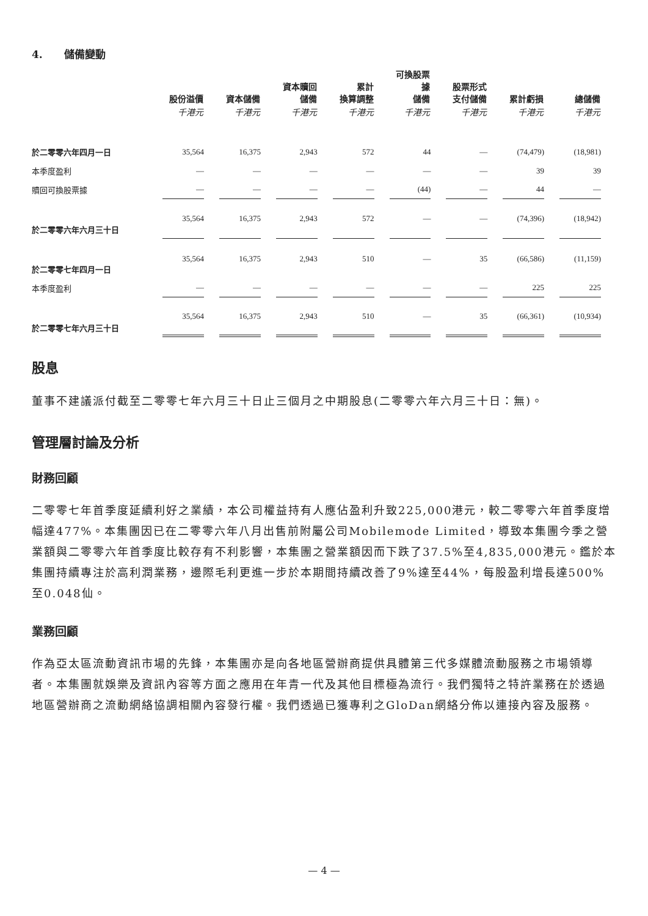4. 儲備變動
| | 股份溢價 | 資本儲備 | 資本贖回 儲備 | 累計 換算調整 | 可換股票據 儲備 | 股票形式 支付儲備 | 累計虧損 | 總儲備 |
| --- | --- | --- | --- | --- | --- | --- | --- | --- |
| | 千港元 | 千港元 | 千港元 | 千港元 | 千港元 | 千港元 | 千港元 | 千港元 |
| 於二零零六年四月一日 | 35,564 | 16,375 | 2,943 | 572 | 44 | — | (74,479) | (18,981) |
| 本季度盈利 | — | — | — | — | — | — | 39 | 39 |
| 贖回可換股票據 | — | — | — | — | (44) | — | 44 | — |
| 於二零零六年六月三十日 | 35,564 | 16,375 | 2,943 | 572 | — | — | (74,396) | (18,942) |
| 於二零零七年四月一日 | 35,564 | 16,375 | 2,943 | 510 | — | 35 | (66,586) | (11,159) |
| 本季度盈利 | — | — | — | — | — | — | 225 | 225 |
| 於二零零七年六月三十日 | 35,564 | 16,375 | 2,943 | 510 | — | 35 | (66,361) | (10,934) |
股息
董事不建議派付截至二零零七年六月三十日止三個月之中期股息(二零零六年六月三十日：無)。
管理層討論及分析
財務回顧
二零零七年首季度延續利好之業績，本公司權益持有人應佔盈利升致225,000港元，較二零零六年首季度增幅達477%。本集團因已在二零零六年八月出售前附屬公司Mobilemode Limited，導致本集團今季之營業額與二零零六年首季度比較存有不利影響，本集團之營業額因而下跌了37.5%至4,835,000港元。鑑於本集團持續專注於高利潤業務，邊際毛利更進一步於本期間持續改善了9%達至44%，每股盈利增長達500%至0.048仙。
業務回顧
作為亞太區流動資訊市場的先鋒，本集團亦是向各地區營辦商提供具體第三代多媒體流動服務之市場領導者。本集團就娛樂及資訊內容等方面之應用在年青一代及其他目標極為流行。我們獨特之特許業務在於透過地區營辦商之流動網絡協調相關內容發行權。我們透過已獲專利之GloDan網絡分佈以連接內容及服務。
— 4 —